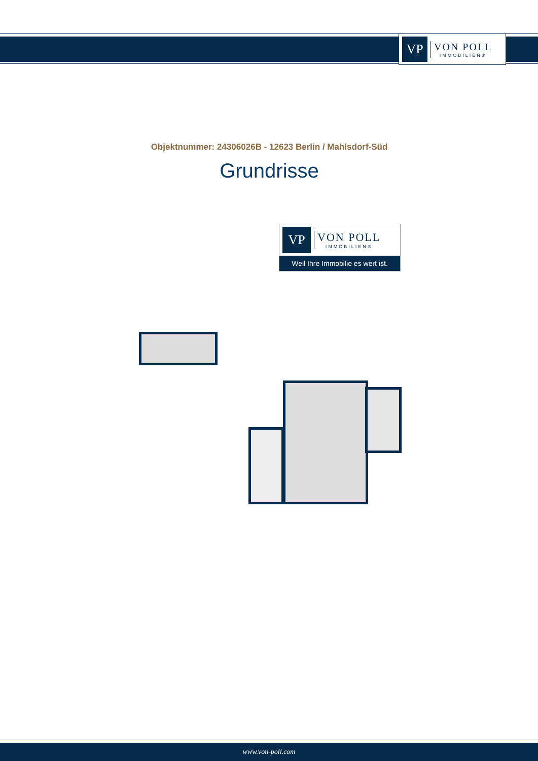VP
VON POLL
IMMOBILIEN®
Objektnummer: 24306026B - 12623 Berlin / Mahlsdorf-Süd
Grundrisse
VP
VON POLL
IMMOBILIEN®
Weil Ihre Immobilie es wert ist.
www.von-poll.com